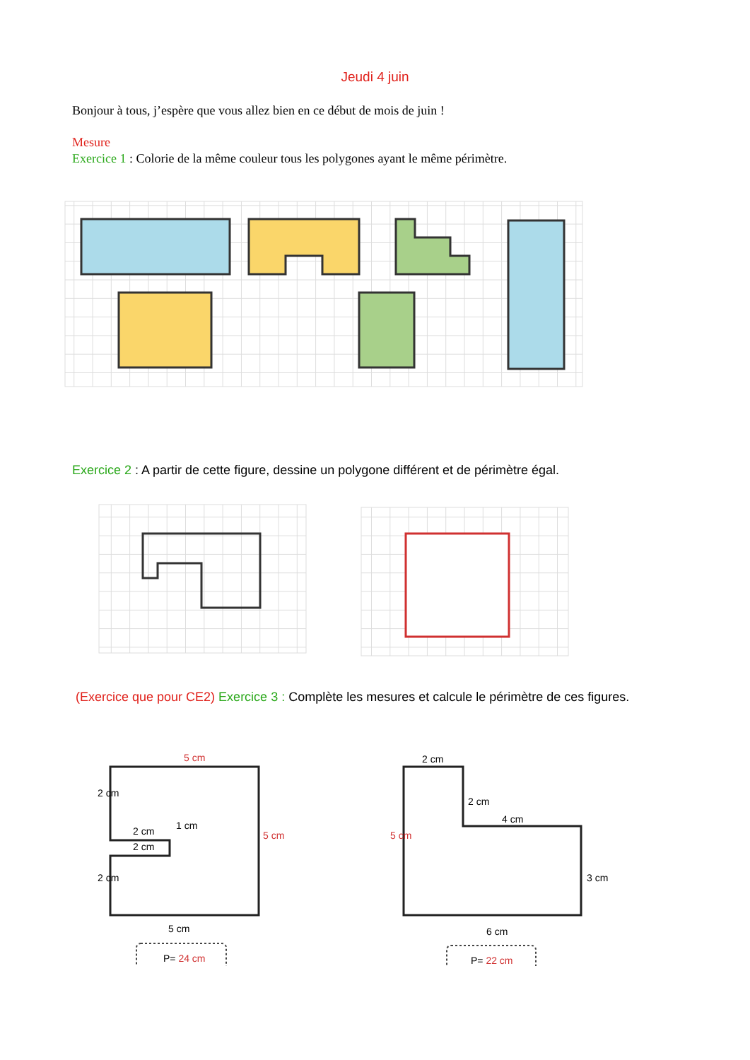Jeudi 4 juin
Bonjour à tous, j’espère que vous allez bien en ce début de mois de juin !
Mesure
Exercice 1 : Colorie de la même couleur tous les polygones ayant le même périmètre.
Exercice 2 : A partir de cette figure, dessine un polygone différent et de périmètre égal.
(Exercice que pour CE2) Exercice 3 : Complète les mesures et calcule le périmètre de ces figures.
5 cm
2 cm
2 cm
2 cm
2 cm
1 cm
5 cm
5 cm
P= 24 cm
2 cm
2 cm
4 cm
5 cm
3 cm
6 cm
P= 22 cm